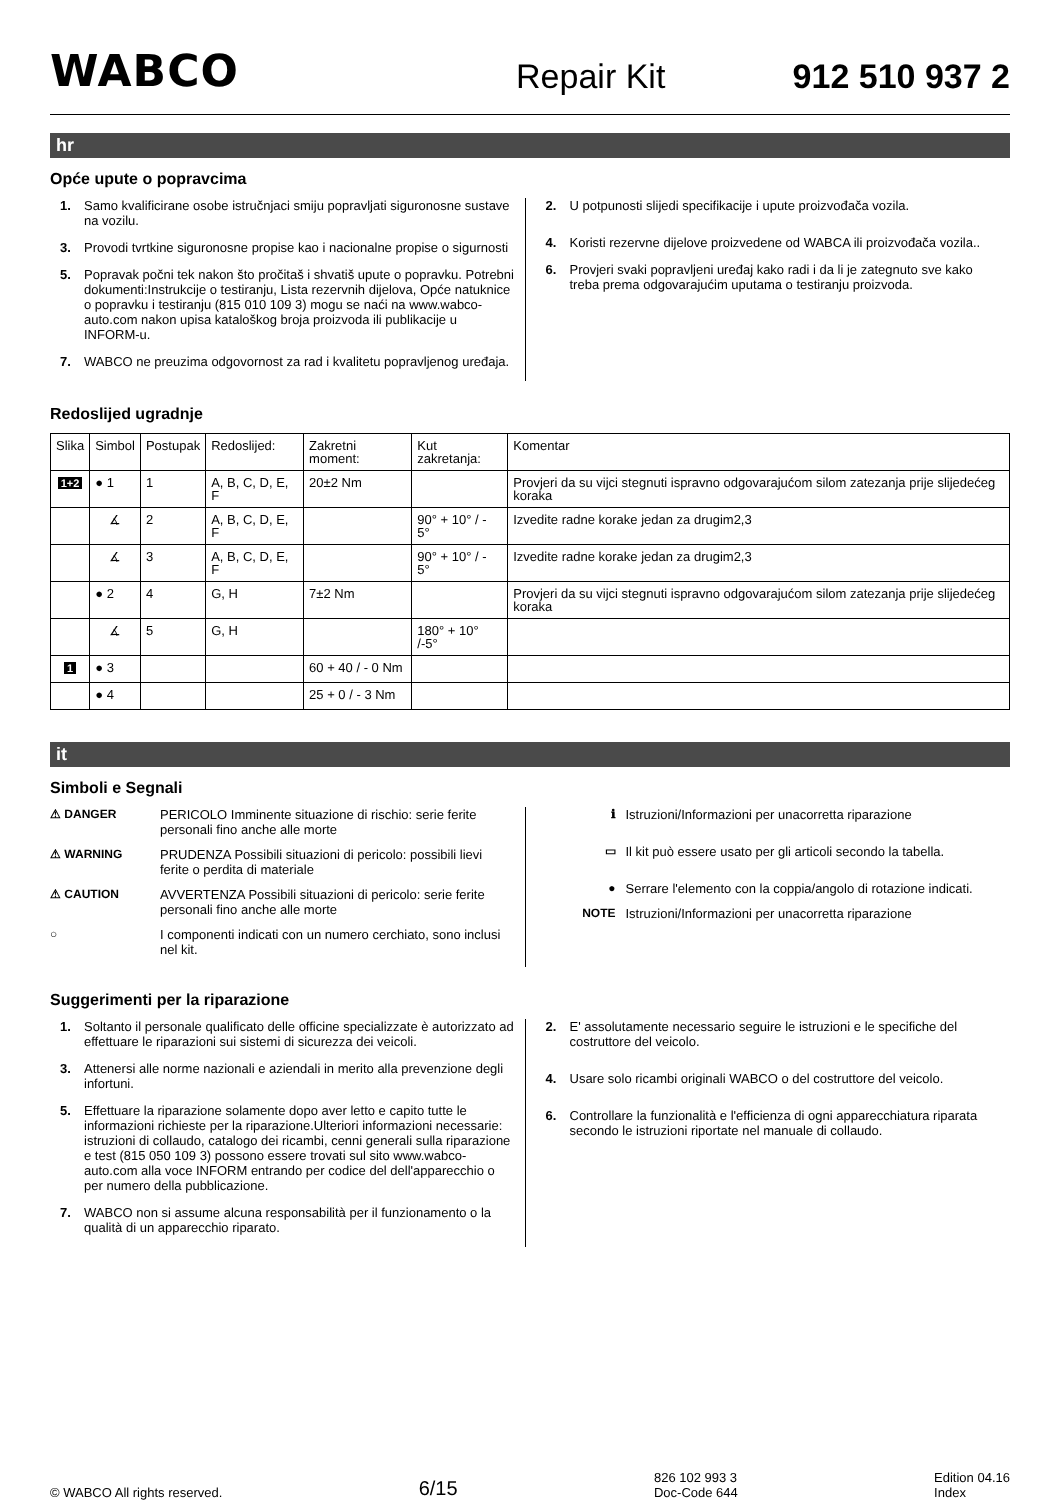WABCO Repair Kit 912 510 937 2
hr
Opće upute o popravcima
1. Samo kvalificirane osobe istručnjaci smiju popravljati siguronosne sustave na vozilu.
3. Provodi tvrtkine siguronosne propise kao i nacionalne propise o sigurnosti
5. Popravak počni tek nakon što pročitaš i shvatiš upute o popravku. Potrebni dokumenti:Instrukcije o testiranju, Lista rezervnih dijelova, Opće natuknice o popravku i testiranju (815 010 109 3) mogu se naći na www.wabco-auto.com nakon upisa kataloškog broja proizvoda ili publikacije u INFORM-u.
7. WABCO ne preuzima odgovornost za rad i kvalitetu popravljenog uređaja.
2. U potpunosti slijedi specifikacije i upute proizvođača vozila.
4. Koristi rezervne dijelove proizvedene od WABCA ili proizvođača vozila..
6. Provjeri svaki popravljeni uređaj kako radi i da li je zategnuto sve kako treba prema odgovarajućim uputama o testiranju proizvoda.
Redoslijed ugradnje
| Slika | Simbol | Postupak | Redoslijed: | Zakretni moment: | Kut zakretanja: | Komentar |
| 1+2 | ● 1 | 1 | A, B, C, D, E, F | 20±2 Nm | | Provjeri da su vijci stegnuti ispravno odgovarajućom silom zatezanja prije slijedećeg koraka |
| | ∡ | 2 | A, B, C, D, E, F | | 90° + 10° / - 5° | Izvedite radne korake jedan za drugim2,3 |
| | ∡ | 3 | A, B, C, D, E, F | | 90° + 10° / - 5° | Izvedite radne korake jedan za drugim2,3 |
| | ● 2 | 4 | G, H | 7±2 Nm | | Provjeri da su vijci stegnuti ispravno odgovarajućom silom zatezanja prije slijedećeg koraka |
| | ∡ | 5 | G, H | | 180° + 10° /-5° | |
| 1 | ● 3 | | | 60 + 40 / - 0 Nm | | |
| | ● 4 | | | 25 + 0 / - 3 Nm | | |
it
Simboli e Segnali
⚠ DANGER PERICOLO Imminente situazione di rischio: serie ferite personali fino anche alle morte
⚠ WARNING PRUDENZA Possibili situazioni di pericolo: possibili lievi ferite o perdita di materiale
⚠ CAUTION AVVERTENZA Possibili situazioni di pericolo: serie ferite personali fino anche alle morte
○ I componenti indicati con un numero cerchiato, sono inclusi nel kit.
ℹ Istruzioni/Informazioni per unacorretta riparazione
▭ Il kit può essere usato per gli articoli secondo la tabella.
● Serrare l'elemento con la coppia/angolo di rotazione indicati.
NOTE Istruzioni/Informazioni per unacorretta riparazione
Suggerimenti per la riparazione
1. Soltanto il personale qualificato delle officine specializzate è autorizzato ad effettuare le riparazioni sui sistemi di sicurezza dei veicoli.
3. Attenersi alle norme nazionali e aziendali in merito alla prevenzione degli infortuni.
5. Effettuare la riparazione solamente dopo aver letto e capito tutte le informazioni richieste per la riparazione.Ulteriori informazioni necessarie: istruzioni di collaudo, catalogo dei ricambi, cenni generali sulla riparazione e test (815 050 109 3) possono essere trovati sul sito www.wabco-auto.com alla voce INFORM entrando per codice del dell'apparecchio o per numero della pubblicazione.
7. WABCO non si assume alcuna responsabilità per il funzionamento o la qualità di un apparecchio riparato.
2. E' assolutamente necessario seguire le istruzioni e le specifiche del costruttore del veicolo.
4. Usare solo ricambi originali WABCO o del costruttore del veicolo.
6. Controllare la funzionalità e l'efficienza di ogni apparecchiatura riparata secondo le istruzioni riportate nel manuale di collaudo.
© WABCO All rights reserved. 6/15 826 102 993 3
Doc-Code 644 Edition 04.16
Index